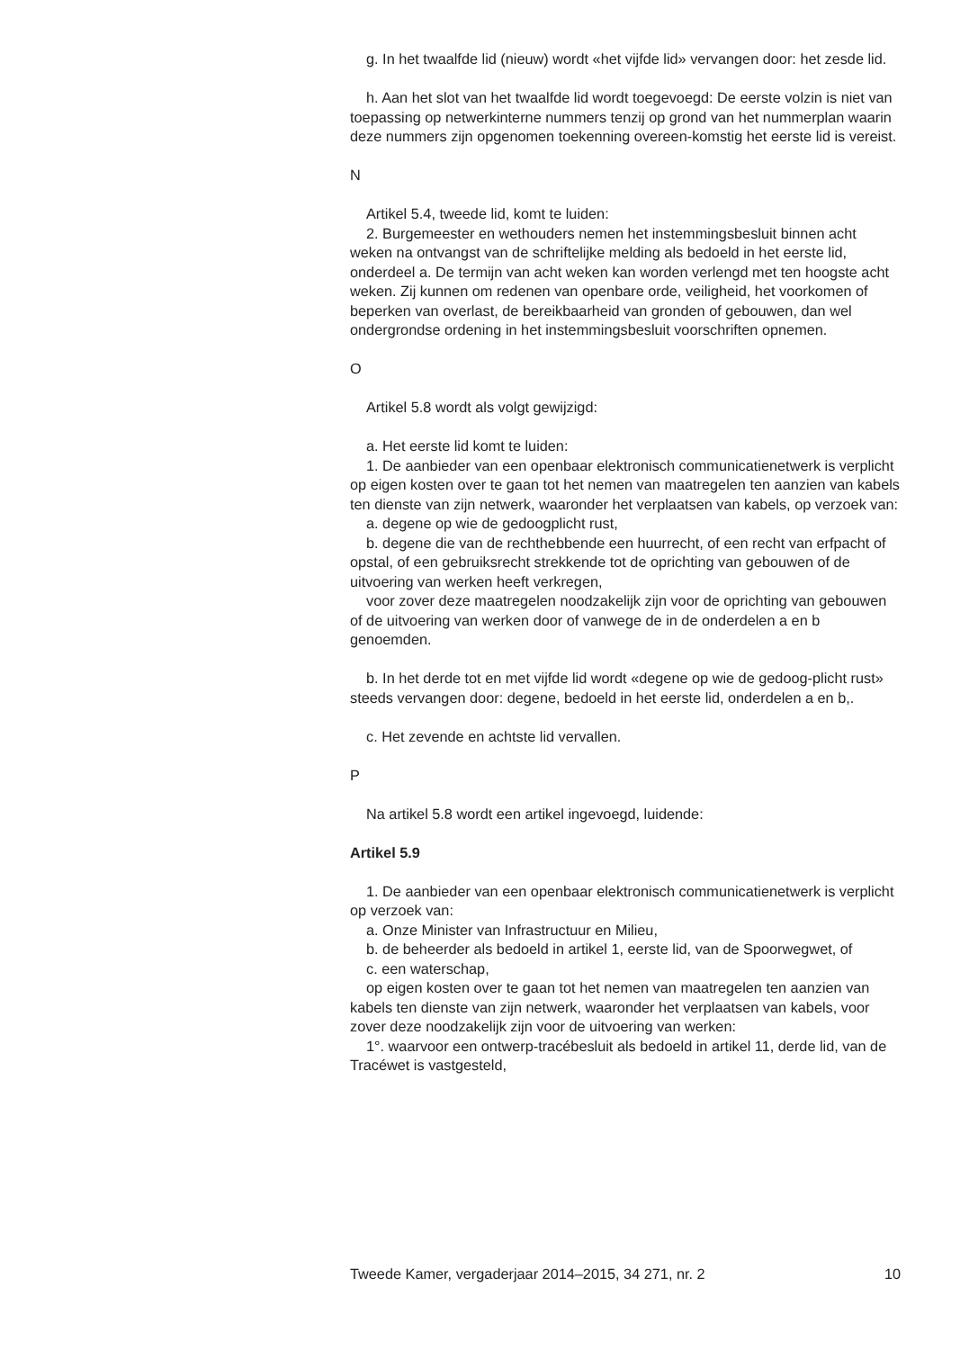g. In het twaalfde lid (nieuw) wordt «het vijfde lid» vervangen door: het zesde lid.
h. Aan het slot van het twaalfde lid wordt toegevoegd: De eerste volzin is niet van toepassing op netwerkinterne nummers tenzij op grond van het nummerplan waarin deze nummers zijn opgenomen toekenning overeen-komstig het eerste lid is vereist.
N
Artikel 5.4, tweede lid, komt te luiden:
2. Burgemeester en wethouders nemen het instemmingsbesluit binnen acht weken na ontvangst van de schriftelijke melding als bedoeld in het eerste lid, onderdeel a. De termijn van acht weken kan worden verlengd met ten hoogste acht weken. Zij kunnen om redenen van openbare orde, veiligheid, het voorkomen of beperken van overlast, de bereikbaarheid van gronden of gebouwen, dan wel ondergrondse ordening in het instemmingsbesluit voorschriften opnemen.
O
Artikel 5.8 wordt als volgt gewijzigd:
a. Het eerste lid komt te luiden:
1. De aanbieder van een openbaar elektronisch communicatienetwerk is verplicht op eigen kosten over te gaan tot het nemen van maatregelen ten aanzien van kabels ten dienste van zijn netwerk, waaronder het verplaatsen van kabels, op verzoek van:
a. degene op wie de gedoogplicht rust,
b. degene die van de rechthebbende een huurrecht, of een recht van erfpacht of opstal, of een gebruiksrecht strekkende tot de oprichting van gebouwen of de uitvoering van werken heeft verkregen,
voor zover deze maatregelen noodzakelijk zijn voor de oprichting van gebouwen of de uitvoering van werken door of vanwege de in de onderdelen a en b genoemden.
b. In het derde tot en met vijfde lid wordt «degene op wie de gedoog-plicht rust» steeds vervangen door: degene, bedoeld in het eerste lid, onderdelen a en b,.
c. Het zevende en achtste lid vervallen.
P
Na artikel 5.8 wordt een artikel ingevoegd, luidende:
Artikel 5.9
1. De aanbieder van een openbaar elektronisch communicatienetwerk is verplicht op verzoek van:
a. Onze Minister van Infrastructuur en Milieu,
b. de beheerder als bedoeld in artikel 1, eerste lid, van de Spoorwegwet, of
c. een waterschap,
op eigen kosten over te gaan tot het nemen van maatregelen ten aanzien van kabels ten dienste van zijn netwerk, waaronder het verplaatsen van kabels, voor zover deze noodzakelijk zijn voor de uitvoering van werken:
1°. waarvoor een ontwerp-tracébesluit als bedoeld in artikel 11, derde lid, van de Tracéwet is vastgesteld,
Tweede Kamer, vergaderjaar 2014–2015, 34 271, nr. 2 10